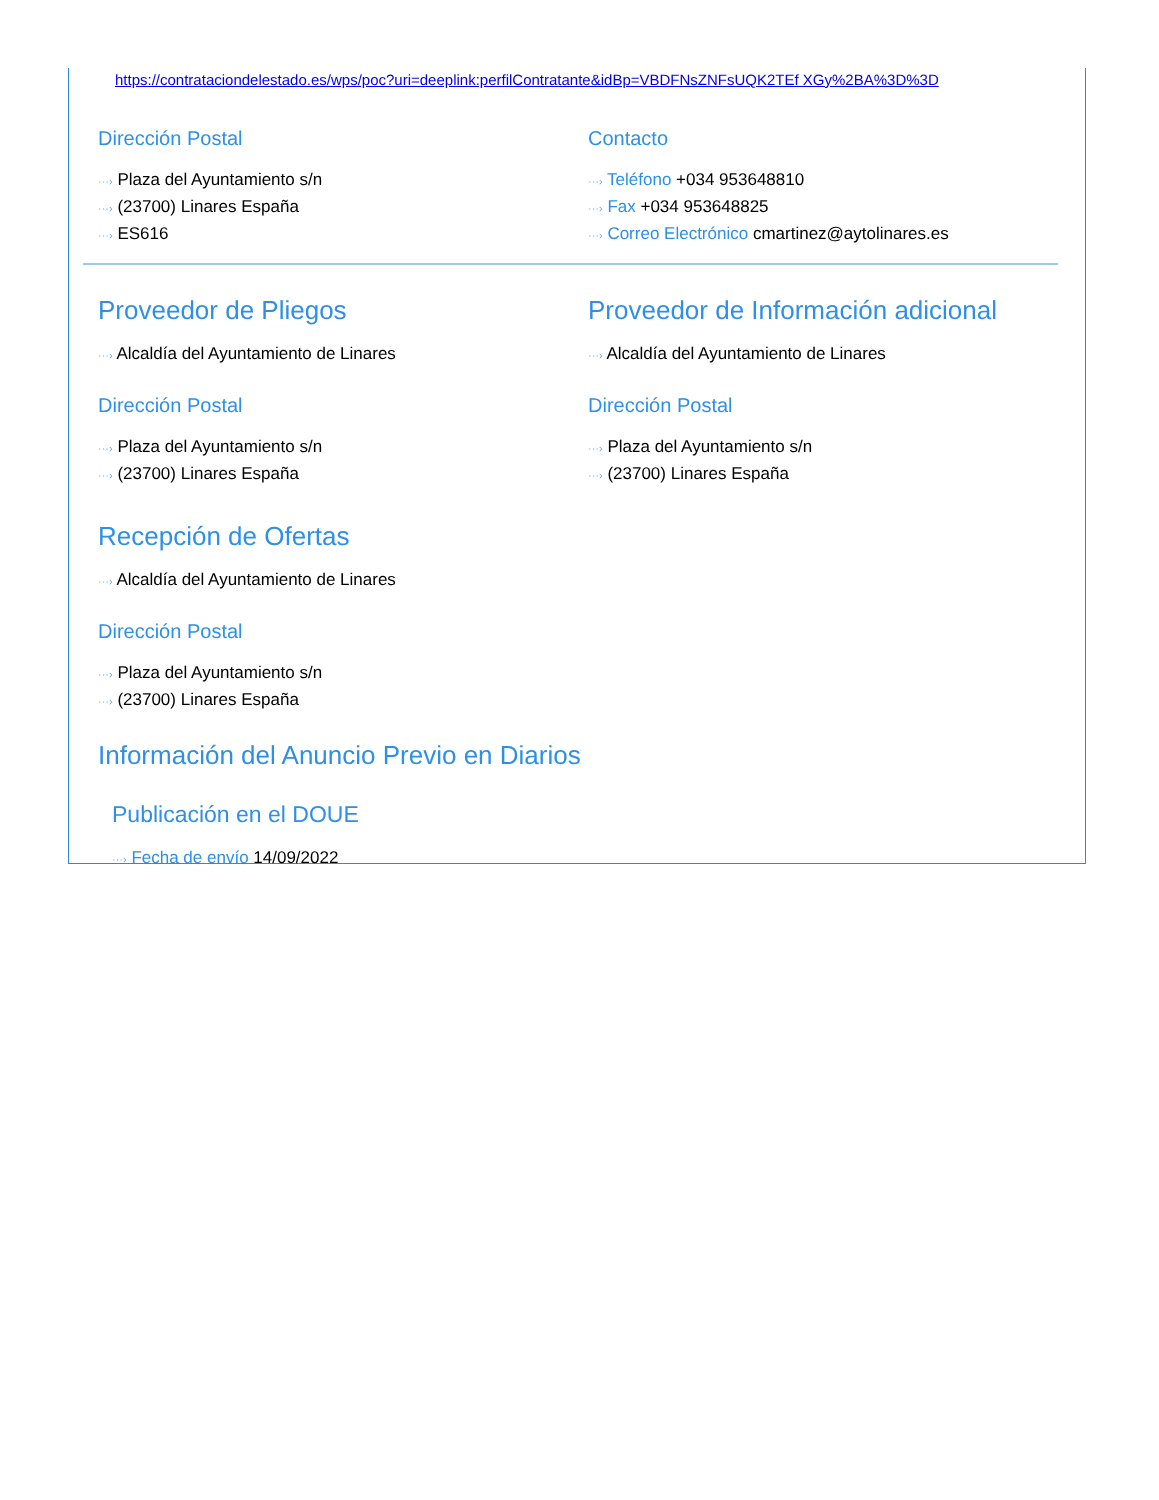https://contrataciondelestado.es/wps/poc?uri=deeplink:perfilContratante&idBp=VBDFNsZNFsUQK2TEf XGy%2BA%3D%3D
Dirección Postal
···› Plaza del Ayuntamiento s/n
···› (23700) Linares España
···› ES616
Contacto
···› Teléfono +034 953648810
···› Fax +034 953648825
···› Correo Electrónico cmartinez@aytolinares.es
Proveedor de Pliegos
···› Alcaldía del Ayuntamiento de Linares
Dirección Postal
···› Plaza del Ayuntamiento s/n
···› (23700) Linares España
Proveedor de Información adicional
···› Alcaldía del Ayuntamiento de Linares
Dirección Postal
···› Plaza del Ayuntamiento s/n
···› (23700) Linares España
Recepción de Ofertas
···› Alcaldía del Ayuntamiento de Linares
Dirección Postal
···› Plaza del Ayuntamiento s/n
···› (23700) Linares España
Información del Anuncio Previo en Diarios
Publicación en el DOUE
···› Fecha de envío 14/09/2022